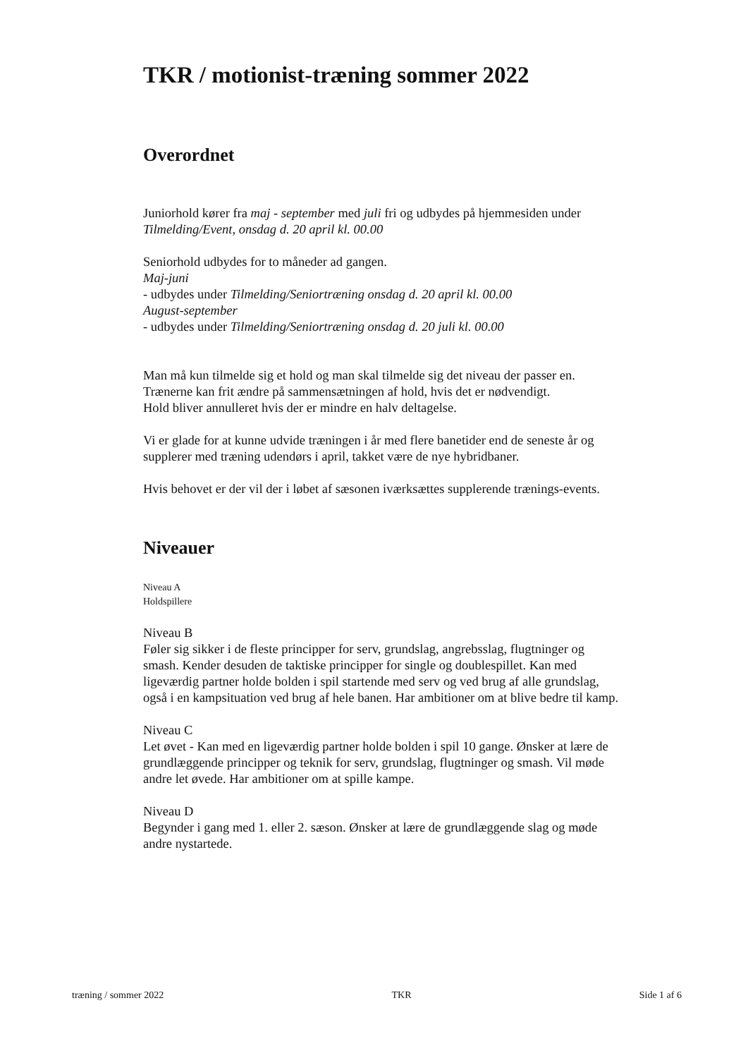TKR / motionist-træning sommer 2022
Overordnet
Juniorhold kører fra maj - september med juli fri og udbydes på hjemmesiden under Tilmelding/Event, onsdag d. 20 april kl. 00.00
Seniorhold udbydes for to måneder ad gangen.
Maj-juni
- udbydes under Tilmelding/Seniortræning onsdag d. 20 april kl. 00.00
August-september
- udbydes under Tilmelding/Seniortræning onsdag d. 20 juli kl. 00.00
Man må kun tilmelde sig et hold og man skal tilmelde sig det niveau der passer en. Trænerne kan frit ændre på sammensætningen af hold, hvis det er nødvendigt.
Hold bliver annulleret hvis der er mindre en halv deltagelse.
Vi er glade for at kunne udvide træningen i år med flere banetider end de seneste år og supplerer med træning udendørs i april, takket være de nye hybridbaner.
Hvis behovet er der vil der i løbet af sæsonen iværksættes supplerende trænings-events.
Niveauer
Niveau A
Holdspillere
Niveau B
Føler sig sikker i de fleste principper for serv, grundslag, angrebsslag, flugtninger og smash. Kender desuden de taktiske principper for single og doublespillet. Kan med ligeværdig partner holde bolden i spil startende med serv og ved brug af alle grundslag, også i en kampsituation ved brug af hele banen. Har ambitioner om at blive bedre til kamp.
Niveau C
Let øvet - Kan med en ligeværdig partner holde bolden i spil 10 gange. Ønsker at lære de grundlæggende principper og teknik for serv, grundslag, flugtninger og smash. Vil møde andre let øvede. Har ambitioner om at spille kampe.
Niveau D
Begynder i gang med 1. eller 2. sæson. Ønsker at lære de grundlæggende slag og møde andre nystartede.
træning / sommer 2022 TKR Side 1 af 6